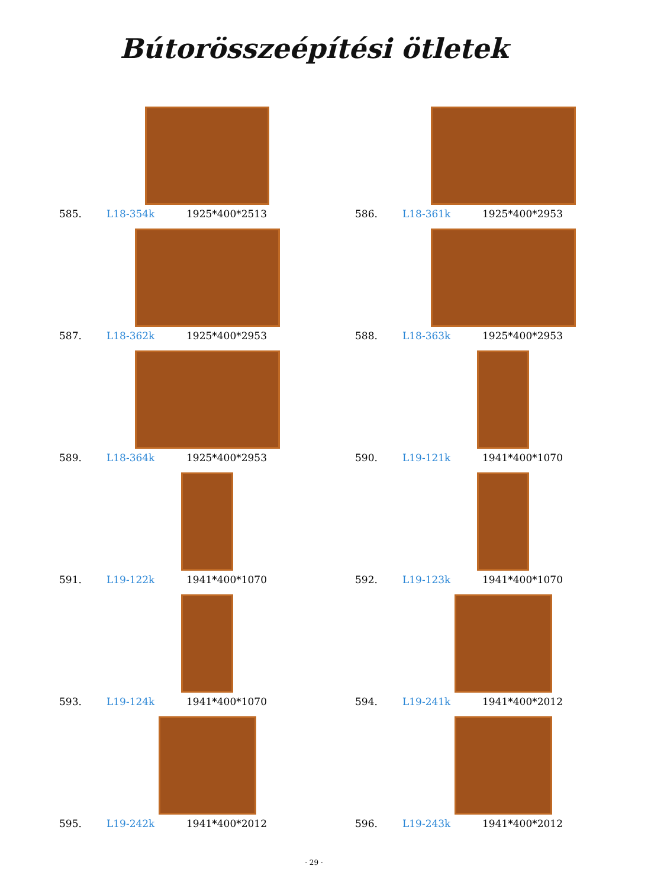Bútorösszeépítési ötletek
585. L18-354k 1925*400*2513
586. L18-361k 1925*400*2953
587. L18-362k 1925*400*2953
588. L18-363k 1925*400*2953
589. L18-364k 1925*400*2953
590. L19-121k 1941*400*1070
591. L19-122k 1941*400*1070
592. L19-123k 1941*400*1070
593. L19-124k 1941*400*1070
594. L19-241k 1941*400*2012
595. L19-242k 1941*400*2012
596. L19-243k 1941*400*2012
· 29 ·